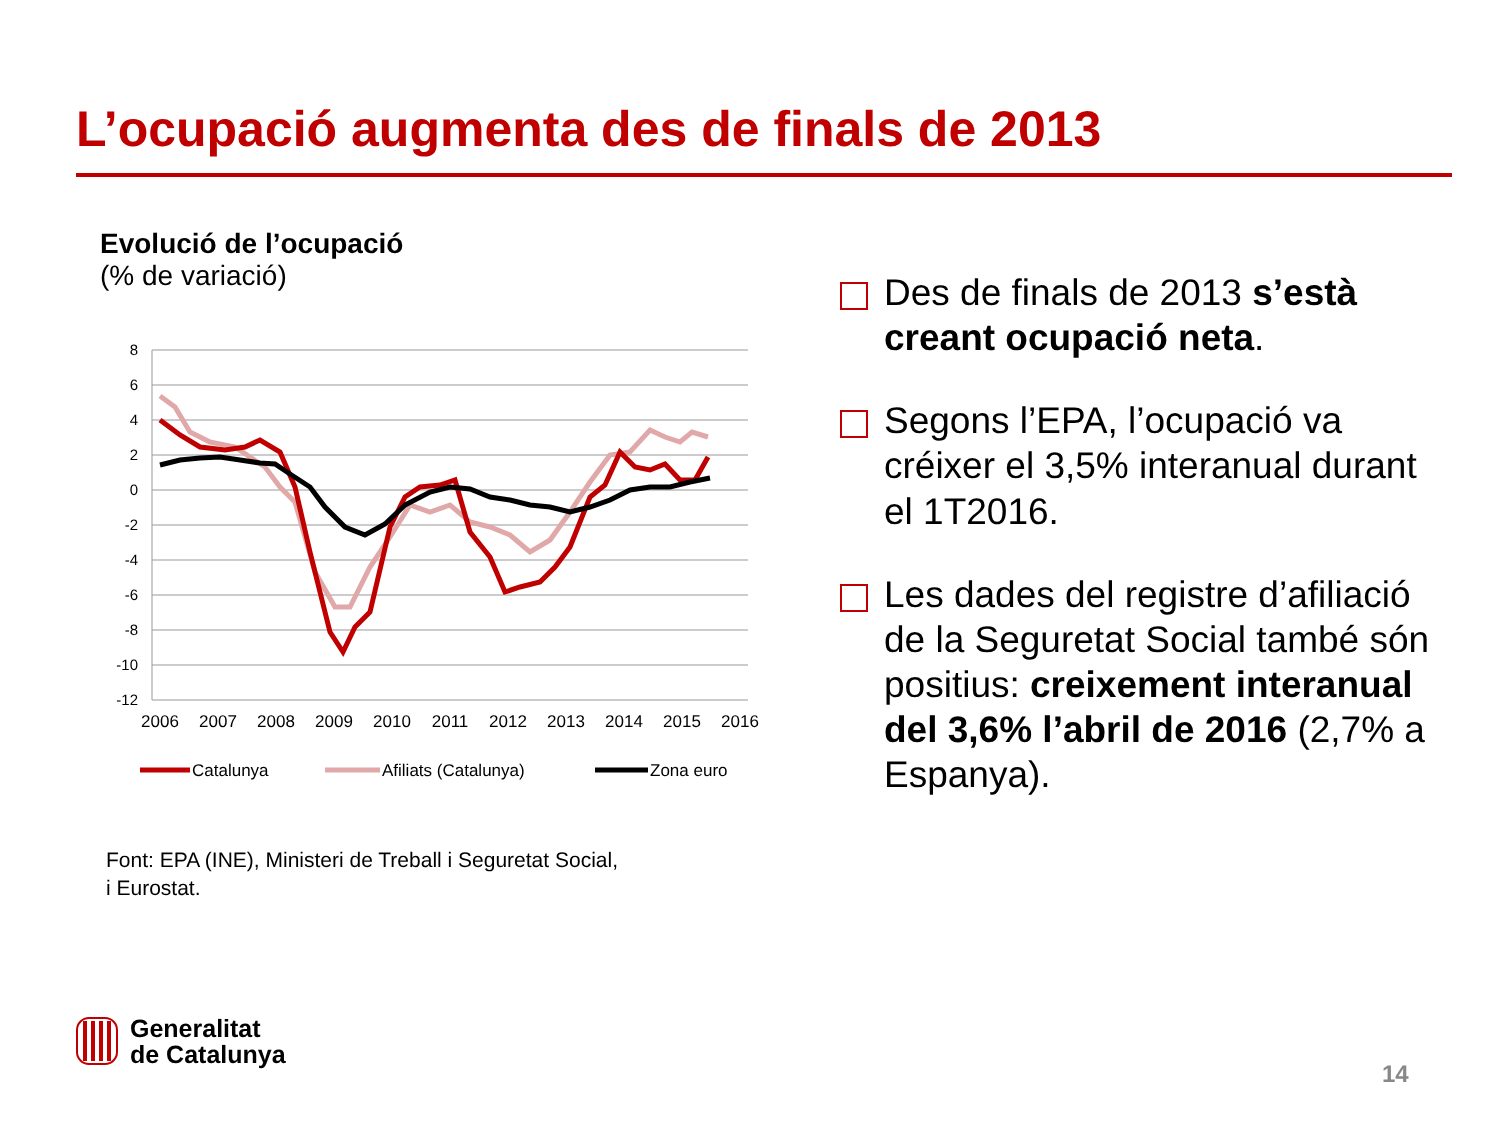L’ocupació augmenta des de finals de 2013
Evolució de l’ocupació
(% de variació)
8
6
4
2
0
-2
-4
-6
-8
-10
-12
2006
2007
2008
2009
2010
2011
2012
2013
2014
2015
2016
Catalunya
Afiliats (Catalunya)
Zona euro
Font: EPA (INE), Ministeri de Treball i Seguretat Social,
i Eurostat.
Des de finals de 2013 s’està creant ocupació neta.
Segons l’EPA, l’ocupació va créixer el 3,5% interanual durant el 1T2016.
Les dades del registre d’afiliació de la Seguretat Social també són positius: creixement interanual del 3,6% l’abril de 2016 (2,7% a Espanya).
Generalitat
de Catalunya
14